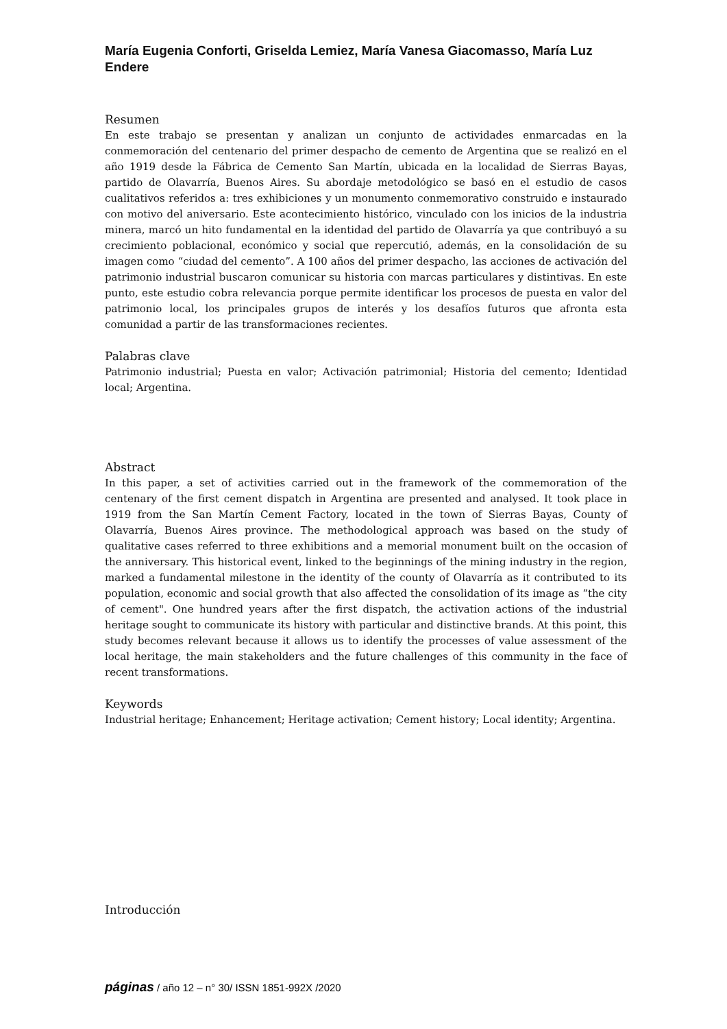María Eugenia Conforti, Griselda Lemiez, María Vanesa Giacomasso, María Luz Endere
Resumen
En este trabajo se presentan y analizan un conjunto de actividades enmarcadas en la conmemoración del centenario del primer despacho de cemento de Argentina que se realizó en el año 1919 desde la Fábrica de Cemento San Martín, ubicada en la localidad de Sierras Bayas, partido de Olavarría, Buenos Aires. Su abordaje metodológico se basó en el estudio de casos cualitativos referidos a: tres exhibiciones y un monumento conmemorativo construido e instaurado con motivo del aniversario. Este acontecimiento histórico, vinculado con los inicios de la industria minera, marcó un hito fundamental en la identidad del partido de Olavarría ya que contribuyó a su crecimiento poblacional, económico y social que repercutió, además, en la consolidación de su imagen como “ciudad del cemento”. A 100 años del primer despacho, las acciones de activación del patrimonio industrial buscaron comunicar su historia con marcas particulares y distintivas. En este punto, este estudio cobra relevancia porque permite identificar los procesos de puesta en valor del patrimonio local, los principales grupos de interés y los desafíos futuros que afronta esta comunidad a partir de las transformaciones recientes.
Palabras clave
Patrimonio industrial; Puesta en valor; Activación patrimonial; Historia del cemento; Identidad local; Argentina.
Abstract
In this paper, a set of activities carried out in the framework of the commemoration of the centenary of the first cement dispatch in Argentina are presented and analysed. It took place in 1919 from the San Martín Cement Factory, located in the town of Sierras Bayas, County of Olavarría, Buenos Aires province. The methodological approach was based on the study of qualitative cases referred to three exhibitions and a memorial monument built on the occasion of the anniversary. This historical event, linked to the beginnings of the mining industry in the region, marked a fundamental milestone in the identity of the county of Olavarría as it contributed to its population, economic and social growth that also affected the consolidation of its image as “the city of cement". One hundred years after the first dispatch, the activation actions of the industrial heritage sought to communicate its history with particular and distinctive brands. At this point, this study becomes relevant because it allows us to identify the processes of value assessment of the local heritage, the main stakeholders and the future challenges of this community in the face of recent transformations.
Keywords
Industrial heritage; Enhancement; Heritage activation; Cement history; Local identity; Argentina.
Introducción
páginas / año 12 – n° 30/ ISSN 1851-992X /2020